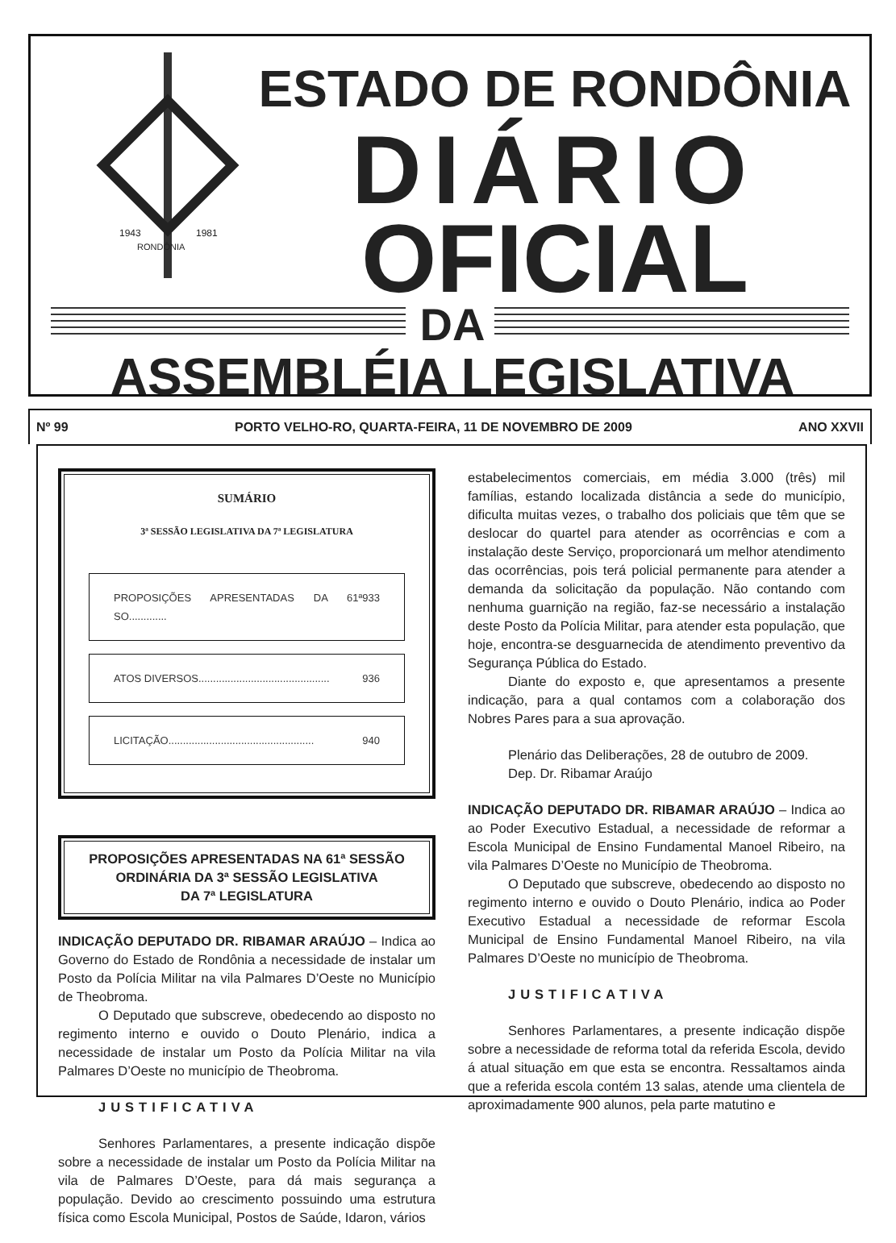1943
1981
RONDÔNIA
ESTADO DE RONDÔNIA
DIÁRIO
OFICIAL
DA
ASSEMBLÉIA LEGISLATIVA
Nº 99 PORTO VELHO-RO, QUARTA-FEIRA, 11 DE NOVEMBRO DE 2009 ANO XXVII
SUMÁRIO
3ª SESSÃO LEGISLATIVA DA 7ª LEGISLATURA
PROPOSIÇÕES APRESENTADAS DA 61ª SO............. 933
ATOS DIVERSOS............................................. 936
LICITAÇÃO.................................................. 940
PROPOSIÇÕES APRESENTADAS NA 61ª SESSÃO ORDINÁRIA DA 3ª SESSÃO LEGISLATIVA
DA 7ª LEGISLATURA
INDICAÇÃO DEPUTADO DR. RIBAMAR ARAÚJO – Indica ao Governo do Estado de Rondônia a necessidade de instalar um Posto da Polícia Militar na vila Palmares D’Oeste no Município de Theobroma.
O Deputado que subscreve, obedecendo ao disposto no regimento interno e ouvido o Douto Plenário, indica a necessidade de instalar um Posto da Polícia Militar na vila Palmares D’Oeste no município de Theobroma.
JUSTIFICATIVA
Senhores Parlamentares, a presente indicação dispõe sobre a necessidade de instalar um Posto da Polícia Militar na vila de Palmares D’Oeste, para dá mais segurança a população. Devido ao crescimento possuindo uma estrutura física como Escola Municipal, Postos de Saúde, Idaron, vários
estabelecimentos comerciais, em média 3.000 (três) mil famílias, estando localizada distância a sede do município, dificulta muitas vezes, o trabalho dos policiais que têm que se deslocar do quartel para atender as ocorrências e com a instalação deste Serviço, proporcionará um melhor atendimento das ocorrências, pois terá policial permanente para atender a demanda da solicitação da população. Não contando com nenhuma guarnição na região, faz-se necessário a instalação deste Posto da Polícia Militar, para atender esta população, que hoje, encontra-se desguarnecida de atendimento preventivo da Segurança Pública do Estado.
Diante do exposto e, que apresentamos a presente indicação, para a qual contamos com a colaboração dos Nobres Pares para a sua aprovação.
Plenário das Deliberações, 28 de outubro de 2009.
Dep. Dr. Ribamar Araújo
INDICAÇÃO DEPUTADO DR. RIBAMAR ARAÚJO – Indica ao ao Poder Executivo Estadual, a necessidade de reformar a Escola Municipal de Ensino Fundamental Manoel Ribeiro, na vila Palmares D’Oeste no Município de Theobroma.
O Deputado que subscreve, obedecendo ao disposto no regimento interno e ouvido o Douto Plenário, indica ao Poder Executivo Estadual a necessidade de reformar Escola Municipal de Ensino Fundamental Manoel Ribeiro, na vila Palmares D’Oeste no município de Theobroma.
JUSTIFICATIVA
Senhores Parlamentares, a presente indicação dispõe sobre a necessidade de reforma total da referida Escola, devido á atual situação em que esta se encontra. Ressaltamos ainda que a referida escola contém 13 salas, atende uma clientela de aproximadamente 900 alunos, pela parte matutino e